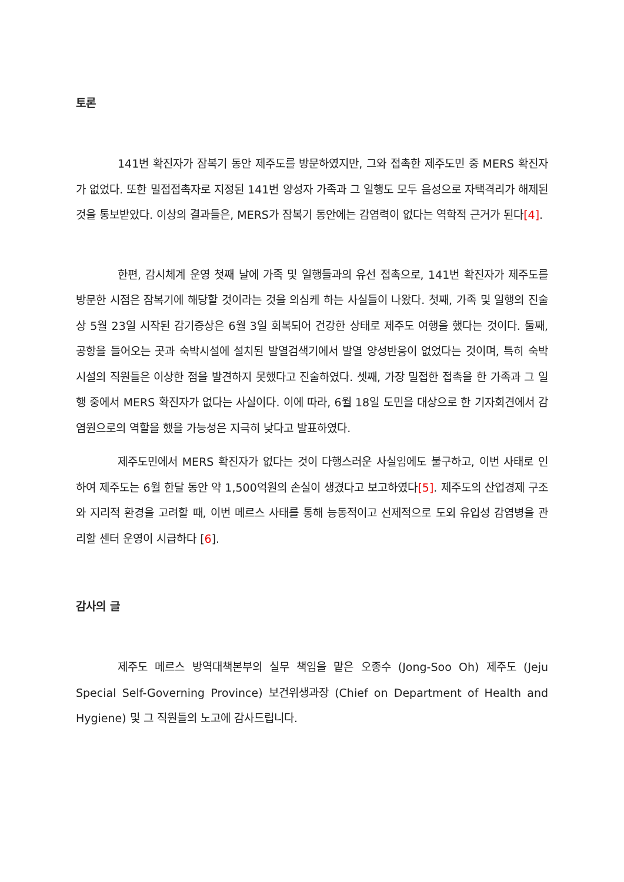토론
141번 확진자가 잠복기 동안 제주도를 방문하였지만, 그와 접촉한 제주도민 중 MERS 확진자가 없었다. 또한 밀접접촉자로 지정된 141번 양성자 가족과 그 일행도 모두 음성으로 자택격리가 해제된 것을 통보받았다. 이상의 결과들은, MERS가 잠복기 동안에는 감염력이 없다는 역학적 근거가 된다[4].
한편, 감시체계 운영 첫째 날에 가족 및 일행들과의 유선 접촉으로, 141번 확진자가 제주도를 방문한 시점은 잠복기에 해당할 것이라는 것을 의심케 하는 사실들이 나왔다. 첫째, 가족 및 일행의 진술상 5월 23일 시작된 감기증상은 6월 3일 회복되어 건강한 상태로 제주도 여행을 했다는 것이다. 둘째, 공항을 들어오는 곳과 숙박시설에 설치된 발열검색기에서 발열 양성반응이 없었다는 것이며, 특히 숙박시설의 직원들은 이상한 점을 발견하지 못했다고 진술하였다. 셋째, 가장 밀접한 접촉을 한 가족과 그 일행 중에서 MERS 확진자가 없다는 사실이다. 이에 따라, 6월 18일 도민을 대상으로 한 기자회견에서 감염원으로의 역할을 했을 가능성은 지극히 낮다고 발표하였다.
제주도민에서 MERS 확진자가 없다는 것이 다행스러운 사실임에도 불구하고, 이번 사태로 인하여 제주도는 6월 한달 동안 약 1,500억원의 손실이 생겼다고 보고하였다[5]. 제주도의 산업경제 구조와 지리적 환경을 고려할 때, 이번 메르스 사태를 통해 능동적이고 선제적으로 도외 유입성 감염병을 관리할 센터 운영이 시급하다 [6].
감사의 글
제주도 메르스 방역대책본부의 실무 책임을 맡은 오종수 (Jong-Soo Oh) 제주도 (Jeju Special Self-Governing Province) 보건위생과장 (Chief on Department of Health and Hygiene) 및 그 직원들의 노고에 감사드립니다.